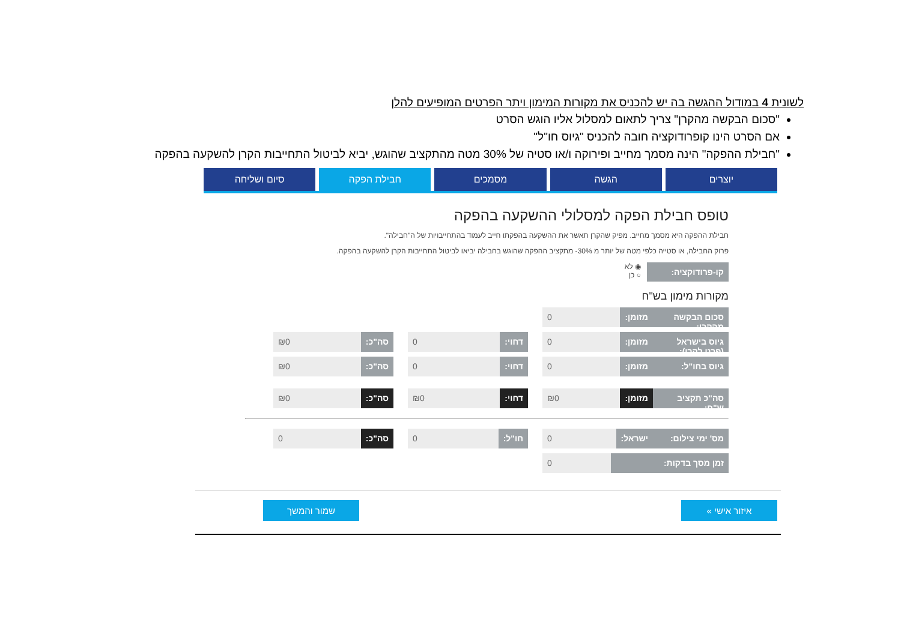לשונית 4 במודול ההגשה בה יש להכניס את מקורות המימון ויתר הפרטים המופיעים להלן
"סכום הבקשה מהקרן" צריך לתאום למסלול אליו הוגש הסרט
אם הסרט הינו קופרודוקציה חובה להכניס "גיוס חו"ל"
"חבילת ההפקה" הינה מסמך מחייב ופירוקה ו/או סטיה של 30% מטה מהתקציב שהוגש, יביא לביטול התחייבות הקרן להשקעה בהפקה
יוצרים הגשה מסמכים חבילת הפקה סיום ושליחה
טופס חבילת הפקה למסלולי ההשקעה בהפקה
חבילת ההפקה היא מסמך מחייב. מפיק שהקרן תאשר את ההשקעה בהפקתו חייב לעמוד בהתחייבויות של ה"חבילה".
פרוק החבילה, או סטייה כלפי מטה של יותר מ 30%- מתקציב ההפקה שהוגש בחבילה יביאו לביטול התחייבות הקרן להשקעה בהפקה.
קו-פרודוקציה: ◉ לא
○ כן
מקורות מימון בש"ח
סכום הבקשה מהקרן: מזומן: 0
גיוס בישראל (פרט לקרן): מזומן: 0 דחוי: 0 סה"כ: ₪0
גיוס בחו"ל: מזומן: 0 דחוי: 0 סה"כ: ₪0
סה"כ תקציב ש"ח: מזומן: ₪0 דחוי: ₪0 סה"כ: ₪0
מס' ימי צילום: ישראל: 0 חו"ל: 0 סה"כ: 0
זמן מסך בדקות: 0
איזור אישי » שמור והמשך